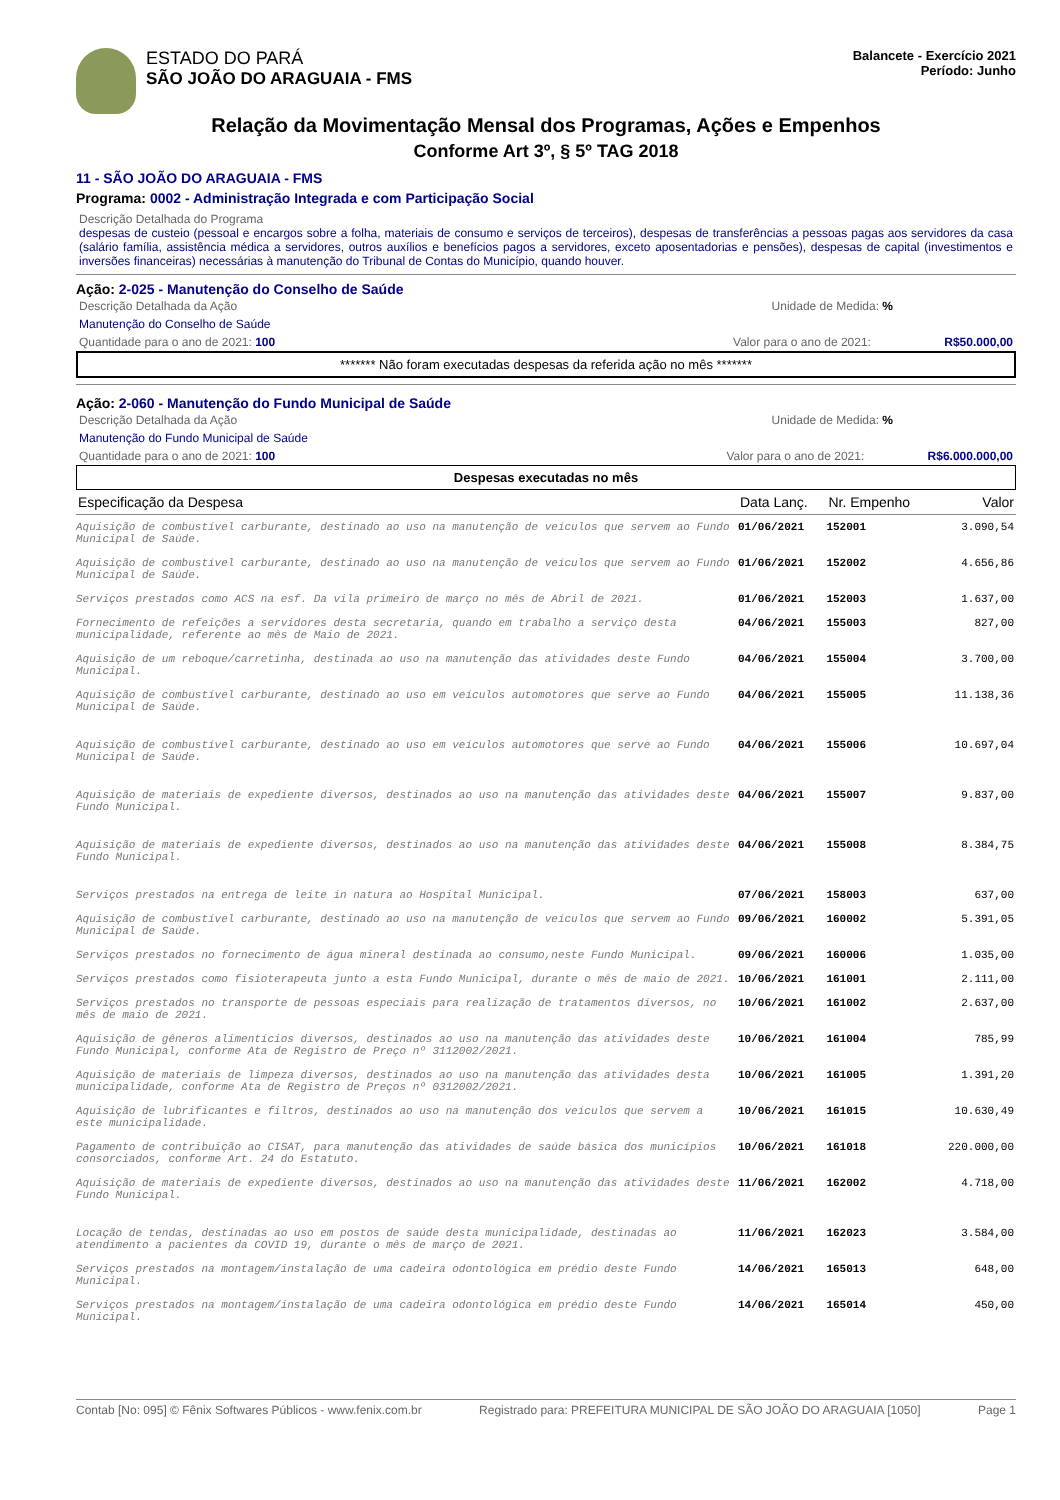ESTADO DO PARÁ
SÃO JOÃO DO ARAGUAIA - FMS
Balancete - Exercício 2021
Período: Junho
Relação da Movimentação Mensal dos Programas, Ações e Empenhos
Conforme Art 3º, § 5º TAG 2018
11 - SÃO JOÃO DO ARAGUAIA - FMS
Programa: 0002 - Administração Integrada e com Participação Social
Descrição Detalhada do Programa
despesas de custeio (pessoal e encargos sobre a folha, materiais de consumo e serviços de terceiros), despesas de transferências a pessoas pagas aos servidores da casa (salário família, assistência médica a servidores, outros auxílios e benefícios pagos a servidores, exceto aposentadorias e pensões), despesas de capital (investimentos e inversões financeiras) necessárias à manutenção do Tribunal de Contas do Município, quando houver.
Ação: 2-025 - Manutenção do Conselho de Saúde
Descrição Detalhada da Ação Unidade de Medida: %
Manutenção do Conselho de Saúde
Quantidade para o ano de 2021: 100 Valor para o ano de 2021: R$50.000,00
******* Não foram executadas despesas da referida ação no mês *******
Ação: 2-060 - Manutenção do Fundo Municipal de Saúde
Descrição Detalhada da Ação Unidade de Medida: %
Manutenção do Fundo Municipal de Saúde
Quantidade para o ano de 2021: 100 Valor para o ano de 2021: R$6.000.000,00
Despesas executadas no mês
| Especificação da Despesa | Data Lanç. | Nr. Empenho | Valor |
| --- | --- | --- | --- |
| Aquisição de combustível carburante, destinado ao uso na manutenção de veículos que servem ao Fundo Municipal de Saúde. | 01/06/2021 | 152001 | 3.090,54 |
| Aquisição de combustível carburante, destinado ao uso na manutenção de veículos que servem ao Fundo Municipal de Saúde. | 01/06/2021 | 152002 | 4.656,86 |
| Serviços prestados como ACS na esf. Da vila primeiro de março no mês de Abril de 2021. | 01/06/2021 | 152003 | 1.637,00 |
| Fornecimento de refeições a servidores desta secretaria, quando em trabalho a serviço desta municipalidade, referente ao mês de Maio de 2021. | 04/06/2021 | 155003 | 827,00 |
| Aquisição de um reboque/carretinha, destinada ao uso na manutenção das atividades deste Fundo Municipal. | 04/06/2021 | 155004 | 3.700,00 |
| Aquisição de combustível carburante, destinado ao uso em veículos automotores que serve ao Fundo Municipal de Saúde. | 04/06/2021 | 155005 | 11.138,36 |
| Aquisição de combustível carburante, destinado ao uso em veículos automotores que serve ao Fundo Municipal de Saúde. | 04/06/2021 | 155006 | 10.697,04 |
| Aquisição de materiais de expediente diversos, destinados ao uso na manutenção das atividades deste Fundo Municipal. | 04/06/2021 | 155007 | 9.837,00 |
| Aquisição de materiais de expediente diversos, destinados ao uso na manutenção das atividades deste Fundo Municipal. | 04/06/2021 | 155008 | 8.384,75 |
| Serviços prestados na entrega de leite in natura ao Hospital Municipal. | 07/06/2021 | 158003 | 637,00 |
| Aquisição de combustível carburante, destinado ao uso na manutenção de veículos que servem ao Fundo Municipal de Saúde. | 09/06/2021 | 160002 | 5.391,05 |
| Serviços prestados no fornecimento de água mineral destinada ao consumo,neste Fundo Municipal. | 09/06/2021 | 160006 | 1.035,00 |
| Serviços prestados como fisioterapeuta junto a esta Fundo Municipal, durante o mês de maio de 2021. | 10/06/2021 | 161001 | 2.111,00 |
| Serviços prestados no transporte de pessoas especiais para realização de tratamentos diversos, no mês de maio de 2021. | 10/06/2021 | 161002 | 2.637,00 |
| Aquisição de gêneros alimentícios diversos, destinados ao uso na manutenção das atividades deste Fundo Municipal, conforme Ata de Registro de Preço nº 3112002/2021. | 10/06/2021 | 161004 | 785,99 |
| Aquisição de materiais de limpeza diversos, destinados ao uso na manutenção das atividades desta municipalidade, conforme Ata de Registro de Preços nº 0312002/2021. | 10/06/2021 | 161005 | 1.391,20 |
| Aquisição de lubrificantes e filtros, destinados ao uso na manutenção dos veículos que servem a este municipalidade. | 10/06/2021 | 161015 | 10.630,49 |
| Pagamento de contribuição ao CISAT, para manutenção das atividades de saúde básica dos municípios consorciados, conforme Art. 24 do Estatuto. | 10/06/2021 | 161018 | 220.000,00 |
| Aquisição de materiais de expediente diversos, destinados ao uso na manutenção das atividades deste Fundo Municipal. | 11/06/2021 | 162002 | 4.718,00 |
| Locação de tendas, destinadas ao uso em postos de saúde desta municipalidade, destinadas ao atendimento a pacientes da COVID 19, durante o mês de março de 2021. | 11/06/2021 | 162023 | 3.584,00 |
| Serviços prestados na montagem/instalação de uma cadeira odontológica em prédio deste Fundo Municipal. | 14/06/2021 | 165013 | 648,00 |
| Serviços prestados na montagem/instalação de uma cadeira odontológica em prédio deste Fundo Municipal. | 14/06/2021 | 165014 | 450,00 |
Contab [No: 095] © Fênix Softwares Públicos - www.fenix.com.br Registrado para: PREFEITURA MUNICIPAL DE SÃO JOÃO DO ARAGUAIA [1050] Page 1